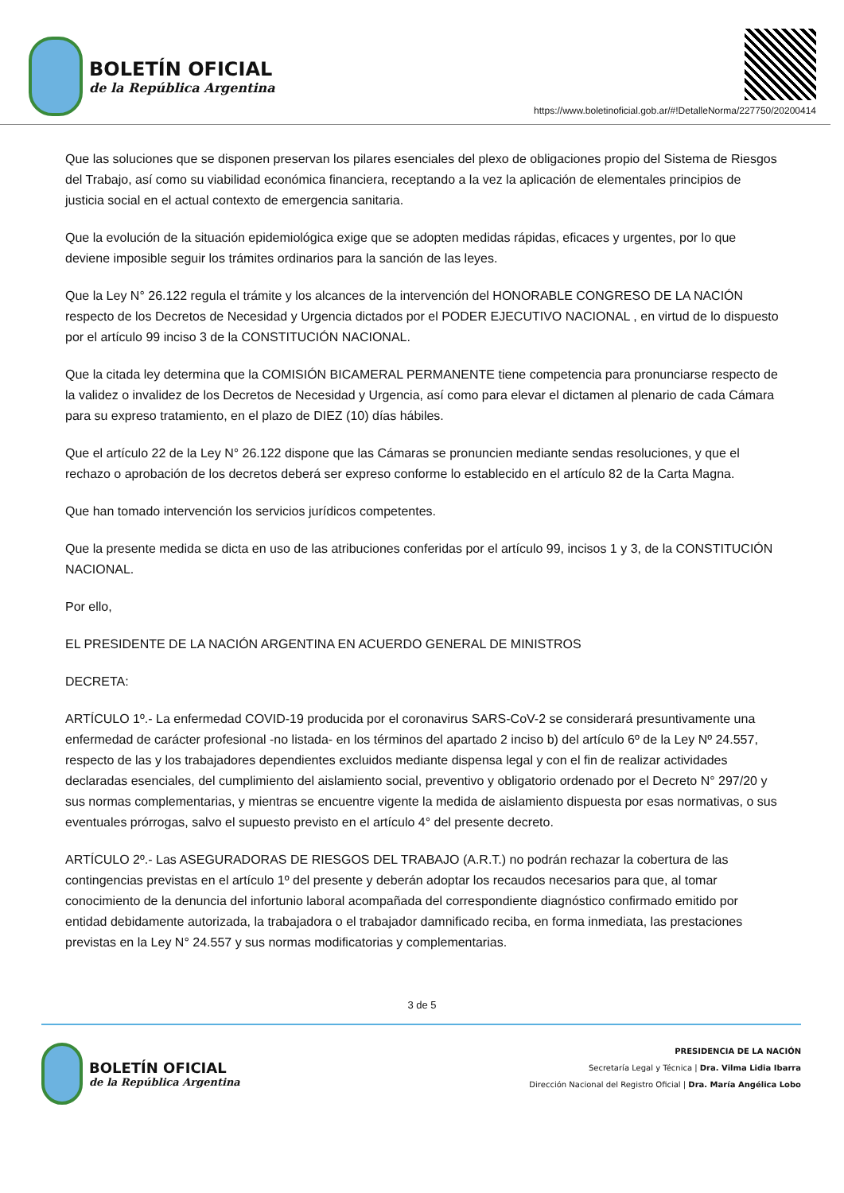BOLETÍN OFICIAL
de la República Argentina
https://www.boletinoficial.gob.ar/#!DetalleNorma/227750/20200414
Que las soluciones que se disponen preservan los pilares esenciales del plexo de obligaciones propio del Sistema de Riesgos del Trabajo, así como su viabilidad económica financiera, receptando a la vez la aplicación de elementales principios de justicia social en el actual contexto de emergencia sanitaria.
Que la evolución de la situación epidemiológica exige que se adopten medidas rápidas, eficaces y urgentes, por lo que deviene imposible seguir los trámites ordinarios para la sanción de las leyes.
Que la Ley N° 26.122 regula el trámite y los alcances de la intervención del HONORABLE CONGRESO DE LA NACIÓN respecto de los Decretos de Necesidad y Urgencia dictados por el PODER EJECUTIVO NACIONAL , en virtud de lo dispuesto por el artículo 99 inciso 3 de la CONSTITUCIÓN NACIONAL.
Que la citada ley determina que la COMISIÓN BICAMERAL PERMANENTE tiene competencia para pronunciarse respecto de la validez o invalidez de los Decretos de Necesidad y Urgencia, así como para elevar el dictamen al plenario de cada Cámara para su expreso tratamiento, en el plazo de DIEZ (10) días hábiles.
Que el artículo 22 de la Ley N° 26.122 dispone que las Cámaras se pronuncien mediante sendas resoluciones, y que el rechazo o aprobación de los decretos deberá ser expreso conforme lo establecido en el artículo 82 de la Carta Magna.
Que han tomado intervención los servicios jurídicos competentes.
Que la presente medida se dicta en uso de las atribuciones conferidas por el artículo 99, incisos 1 y 3, de la CONSTITUCIÓN NACIONAL.
Por ello,
EL PRESIDENTE DE LA NACIÓN ARGENTINA EN ACUERDO GENERAL DE MINISTROS
DECRETA:
ARTÍCULO 1º.- La enfermedad COVID-19 producida por el coronavirus SARS-CoV-2 se considerará presuntivamente una enfermedad de carácter profesional -no listada- en los términos del apartado 2 inciso b) del artículo 6º de la Ley Nº 24.557, respecto de las y los trabajadores dependientes excluidos mediante dispensa legal y con el fin de realizar actividades declaradas esenciales, del cumplimiento del aislamiento social, preventivo y obligatorio ordenado por el Decreto N° 297/20 y sus normas complementarias, y mientras se encuentre vigente la medida de aislamiento dispuesta por esas normativas, o sus eventuales prórrogas, salvo el supuesto previsto en el artículo 4° del presente decreto.
ARTÍCULO 2º.- Las ASEGURADORAS DE RIESGOS DEL TRABAJO (A.R.T.) no podrán rechazar la cobertura de las contingencias previstas en el artículo 1º del presente y deberán adoptar los recaudos necesarios para que, al tomar conocimiento de la denuncia del infortunio laboral acompañada del correspondiente diagnóstico confirmado emitido por entidad debidamente autorizada, la trabajadora o el trabajador damnificado reciba, en forma inmediata, las prestaciones previstas en la Ley N° 24.557 y sus normas modificatorias y complementarias.
3 de 5
BOLETÍN OFICIAL
de la República Argentina
PRESIDENCIA DE LA NACIÓN
Secretaría Legal y Técnica | Dra. Vilma Lidia Ibarra
Dirección Nacional del Registro Oficial | Dra. María Angélica Lobo